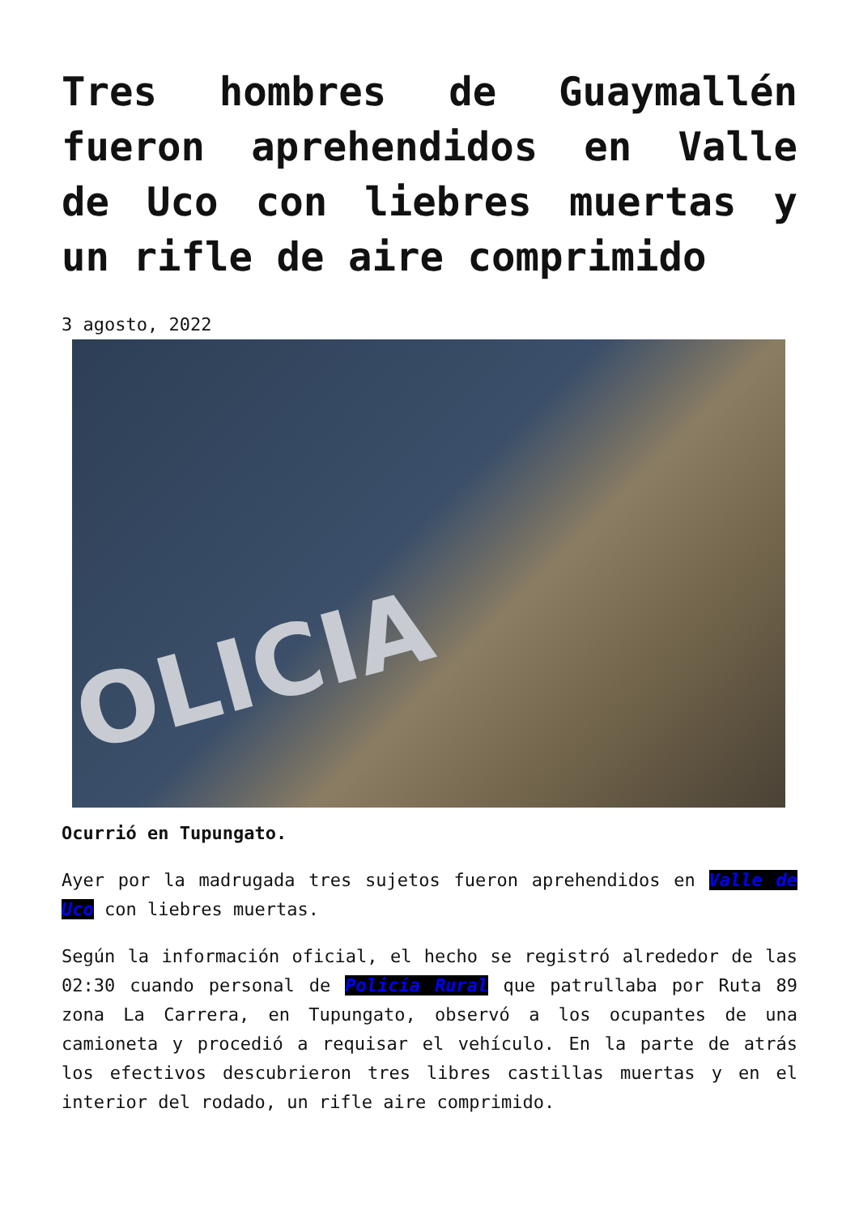Tres hombres de Guaymallén fueron aprehendidos en Valle de Uco con liebres muertas y un rifle de aire comprimido
3 agosto, 2022
OLICIA
Ocurrió en Tupungato.
Ayer por la madrugada tres sujetos fueron aprehendidos en Valle de Uco con liebres muertas.
Según la información oficial, el hecho se registró alrededor de las 02:30 cuando personal de Policía Rural que patrullaba por Ruta 89 zona La Carrera, en Tupungato, observó a los ocupantes de una camioneta y procedió a requisar el vehículo. En la parte de atrás los efectivos descubrieron tres libres castillas muertas y en el interior del rodado, un rifle aire comprimido.